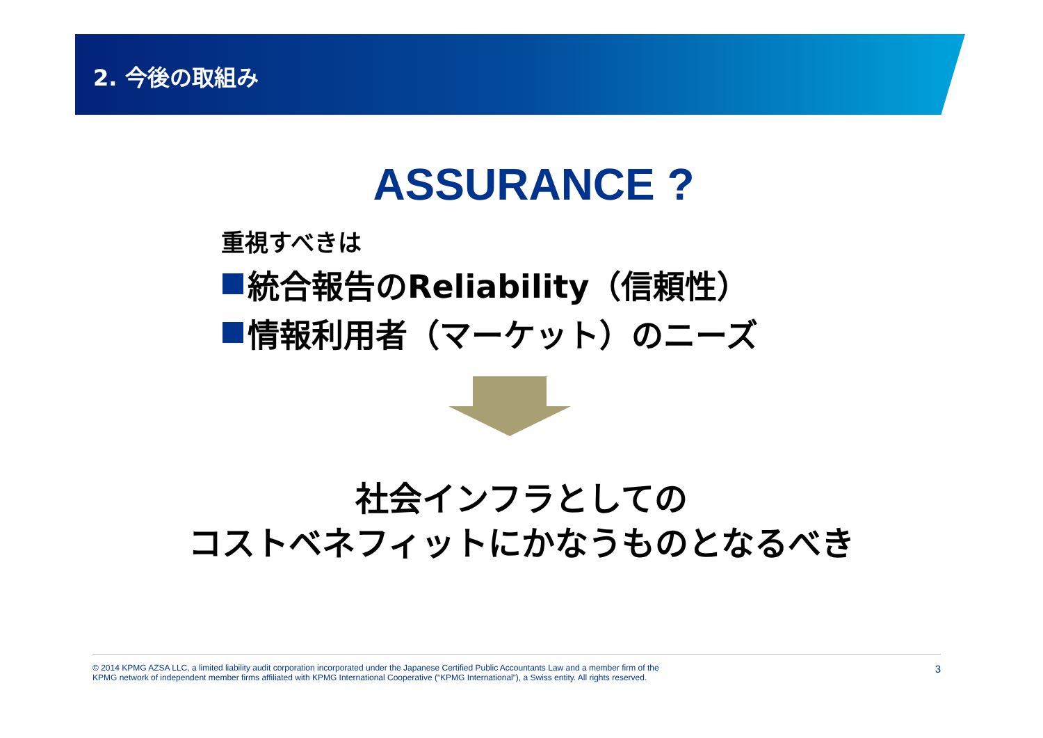2. 今後の取組み
ASSURANCE ?
重視すべきは
統合報告のReliability（信頼性）
情報利用者（マーケット）のニーズ
社会インフラとしての
コストベネフィットにかなうものとなるべき
© 2014 KPMG AZSA LLC, a limited liability audit corporation incorporated under the Japanese Certified Public Accountants Law and a member firm of the
KPMG network of independent member firms affiliated with KPMG International Cooperative (“KPMG International”), a Swiss entity. All rights reserved.
3